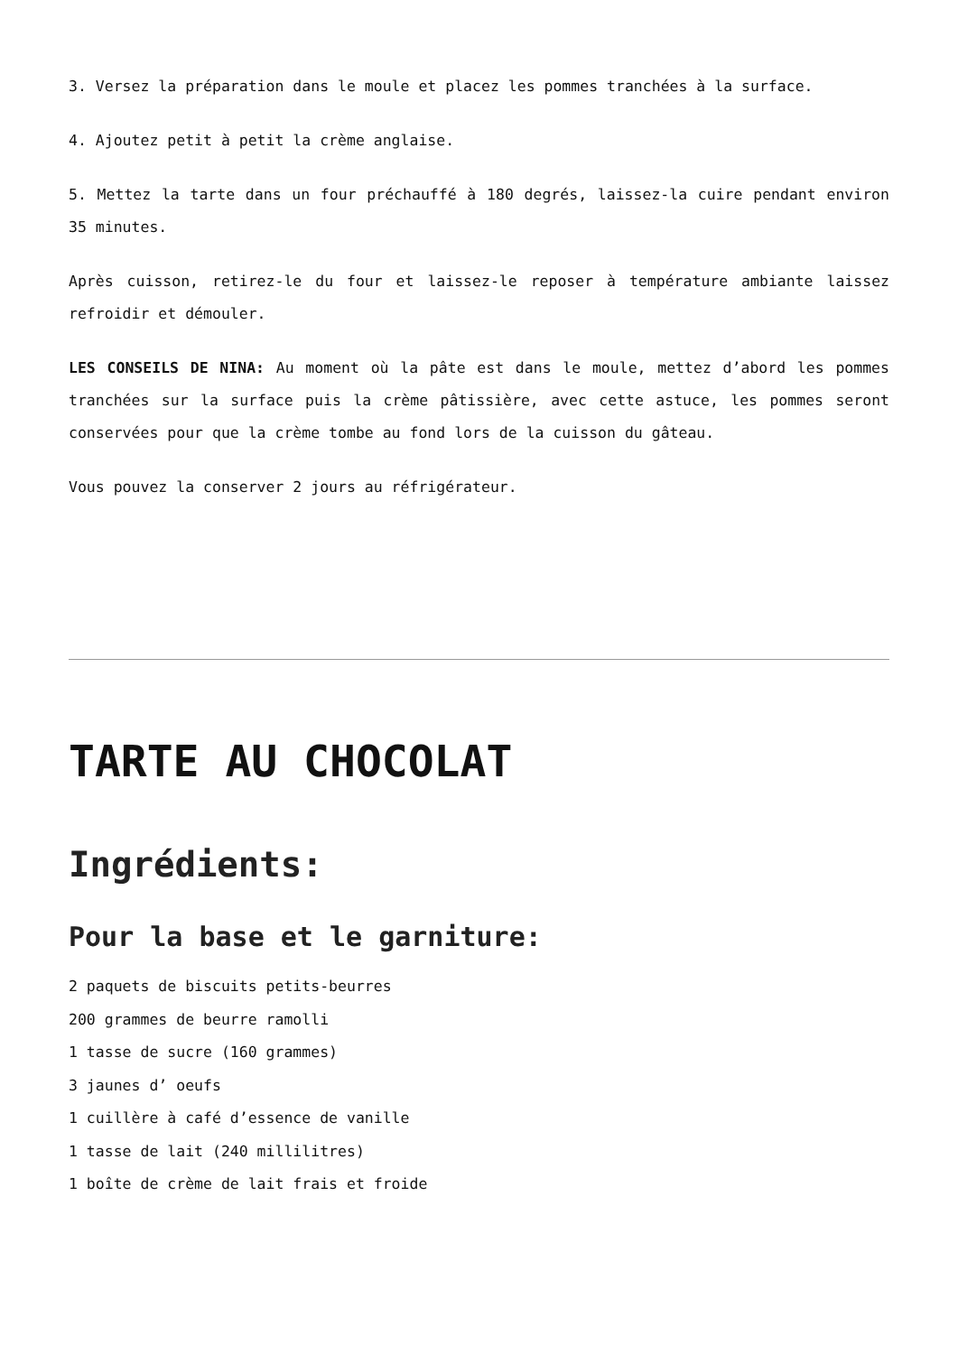3. Versez la préparation dans le moule et placez les pommes tranchées à la surface.
4. Ajoutez petit à petit la crème anglaise.
5. Mettez la tarte dans un four préchauffé à 180 degrés, laissez-la cuire pendant environ 35 minutes.
Après cuisson, retirez-le du four et laissez-le reposer à température ambiante laissez refroidir et démouler.
LES CONSEILS DE NINA: Au moment où la pâte est dans le moule, mettez d’abord les pommes tranchées sur la surface puis la crème pâtissière, avec cette astuce, les pommes seront conservées pour que la crème tombe au fond lors de la cuisson du gâteau.
Vous pouvez la conserver 2 jours au réfrigérateur.
TARTE AU CHOCOLAT
Ingrédients:
Pour la base et le garniture:
2 paquets de biscuits petits-beurres
200 grammes de beurre ramolli
1 tasse de sucre (160 grammes)
3 jaunes d’ oeufs
1 cuillère à café d’essence de vanille
1 tasse de lait (240 millilitres)
1 boîte de crème de lait frais et froide